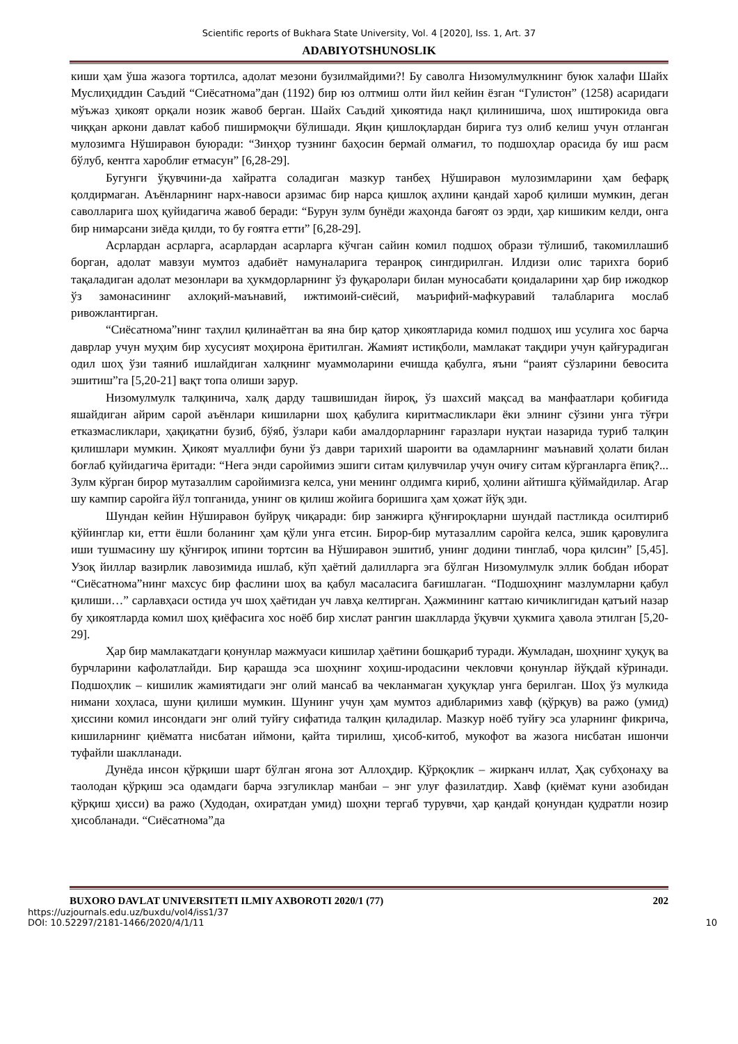Scientific reports of Bukhara State University, Vol. 4 [2020], Iss. 1, Art. 37
ADABIYOTSHUNOSLIK
киши ҳам ўша жазога тортилса, адолат мезони бузилмайдими?! Бу саволга Низомулмулкнинг буюк халафи Шайх Муслиҳиддин Саъдий “Сиёсатнома”дан (1192) бир юз олтмиш олти йил кейин ёзган “Гулистон” (1258) асаридаги мўъжаз ҳикоят орқали нозик жавоб берган. Шайх Саъдий ҳикоятида нақл қилинишича, шоҳ иштирокида овга чиққан аркони давлат кабоб пиширмоқчи бўлишади. Яқин қишлоқлардан бирига туз олиб келиш учун отланган мулозимга Нўширавон буюради: “Зинҳор тузнинг баҳосин бермай олмағил, то подшоҳлар орасида бу иш расм бўлуб, кентга хароблиғ етмасун” [6,28-29].
Бугунги ўқувчини-да хайратга соладиган мазкур танбеҳ Нўширавон мулозимларини ҳам бефарқ қолдирмаган. Аъёнларнинг нарх-навоси арзимас бир нарса қишлоқ аҳлини қандай хароб қилиши мумкин, деган саволларига шоҳ қуйидагича жавоб беради: “Бурун зулм бунёди жаҳонда бағоят оз эрди, ҳар кишиким келди, онга бир нимарсани зиёда қилди, то бу ғоятға етти” [6,28-29].
Асрлардан асрларга, асарлардан асарларга кўчган сайин комил подшоҳ образи тўлишиб, такомиллашиб борган, адолат мавзуи мумтоз адабиёт намуналарига теранроқ сингдирилган. Илдизи олис тарихга бориб тақаладиган адолат мезонлари ва ҳукмдорларнинг ўз фуқаролари билан муносабати қоидаларини ҳар бир ижодкор ўз замонасининг ахлоқий-маънавий, ижтимоий-сиёсий, маърифий-мафкуравий талабларига мослаб ривожлантирган.
“Сиёсатнома”нинг таҳлил қилинаётган ва яна бир қатор ҳикоятларида комил подшоҳ иш усулига хос барча даврлар учун муҳим бир хусусият моҳирона ёритилган. Жамият истиқболи, мамлакат тақдири учун қайғурадиган одил шоҳ ўзи таяниб ишлайдиган халқнинг муаммоларини ечишда қабулга, яъни “раият сўзларини бевосита эшитиш”га [5,20-21] вақт топа олиши зарур.
Низомулмулк талқинича, халқ дарду ташвишидан йироқ, ўз шахсий мақсад ва манфаатлари қобиғида яшайдиган айрим сарой аъёнлари кишиларни шоҳ қабулига киритмасликлари ёки элнинг сўзини унга тўғри етказмасликлари, ҳақиқатни бузиб, бўяб, ўзлари каби амалдорларнинг ғаразлари нуқтаи назарида туриб талқин қилишлари мумкин. Ҳикоят муаллифи буни ўз даври тарихий шароити ва одамларнинг маънавий ҳолати билан боғлаб қуйидагича ёритади: “Нега энди саройимиз эшиги ситам қилувчилар учун очиғу ситам кўрганларга ёпиқ?... Зулм кўрган бирор мутазаллим саройимизга келса, уни менинг олдимга кириб, ҳолини айтишга қўймайдилар. Агар шу кампир саройга йўл топганида, унинг ов қилиш жойига боришига ҳам ҳожат йўқ эди.
Шундан кейин Нўширавон буйруқ чиқаради: бир занжирга қўнғироқларни шундай пастликда осилтириб қўйинглар ки, етти ёшли боланинг ҳам қўли унга етсин. Бирор-бир мутазаллим саройга келса, эшик қаровулига иши тушмасину шу қўнғироқ ипини тортсин ва Нўширавон эшитиб, унинг додини тинглаб, чора қилсин” [5,45]. Узоқ йиллар вазирлик лавозимида ишлаб, кўп ҳаётий далилларга эга бўлган Низомулмулк эллик бобдан иборат “Сиёсатнома”нинг махсус бир фаслини шоҳ ва қабул масаласига бағишлаган. “Подшоҳнинг мазлумларни қабул қилиши…” сарлавҳаси остида уч шоҳ ҳаётидан уч лавҳа келтирган. Ҳажмининг каттаю кичиклигидан қатъий назар бу ҳикоятларда комил шоҳ қиёфасига хос ноёб бир хислат рангин шаклларда ўқувчи ҳукмига ҳавола этилган [5,20-29].
Ҳар бир мамлакатдаги қонунлар мажмуаси кишилар ҳаётини бошқариб туради. Жумладан, шоҳнинг ҳуқуқ ва бурчларини кафолатлайди. Бир қарашда эса шоҳнинг хоҳиш-иродасини чекловчи қонунлар йўқдай кўринади. Подшоҳлик – кишилик жамиятидаги энг олий мансаб ва чекланмаган ҳуқуқлар унга берилган. Шоҳ ўз мулкида нимани хоҳласа, шуни қилиши мумкин. Шунинг учун ҳам мумтоз адибларимиз хавф (қўрқув) ва ражо (умид) ҳиссини комил инсондаги энг олий туйғу сифатида талқин қиладилар. Мазкур ноёб туйғу эса уларнинг фикрича, кишиларнинг қиёматга нисбатан иймони, қайта тирилиш, ҳисоб-китоб, мукофот ва жазога нисбатан ишончи туфайли шаклланади.
Дунёда инсон қўрқиши шарт бўлган ягона зот Аллоҳдир. Қўрқоқлик – жирканч иллат, Ҳақ субҳонаҳу ва таолодан қўрқиш эса одамдаги барча эзгуликлар манбаи – энг улуғ фазилатдир. Хавф (қиёмат куни азобидан қўрқиш ҳисси) ва ражо (Худодан, охиратдан умид) шоҳни тергаб турувчи, ҳар қандай қонундан қудратли нозир ҳисобланади. “Сиёсатнома”да
BUXORO DAVLAT UNIVERSITETI ILMIY AXBOROTI 2020/1 (77) 202
https://uzjournals.edu.uz/buxdu/vol4/iss1/37
DOI: 10.52297/2181-1466/2020/4/1/11 10